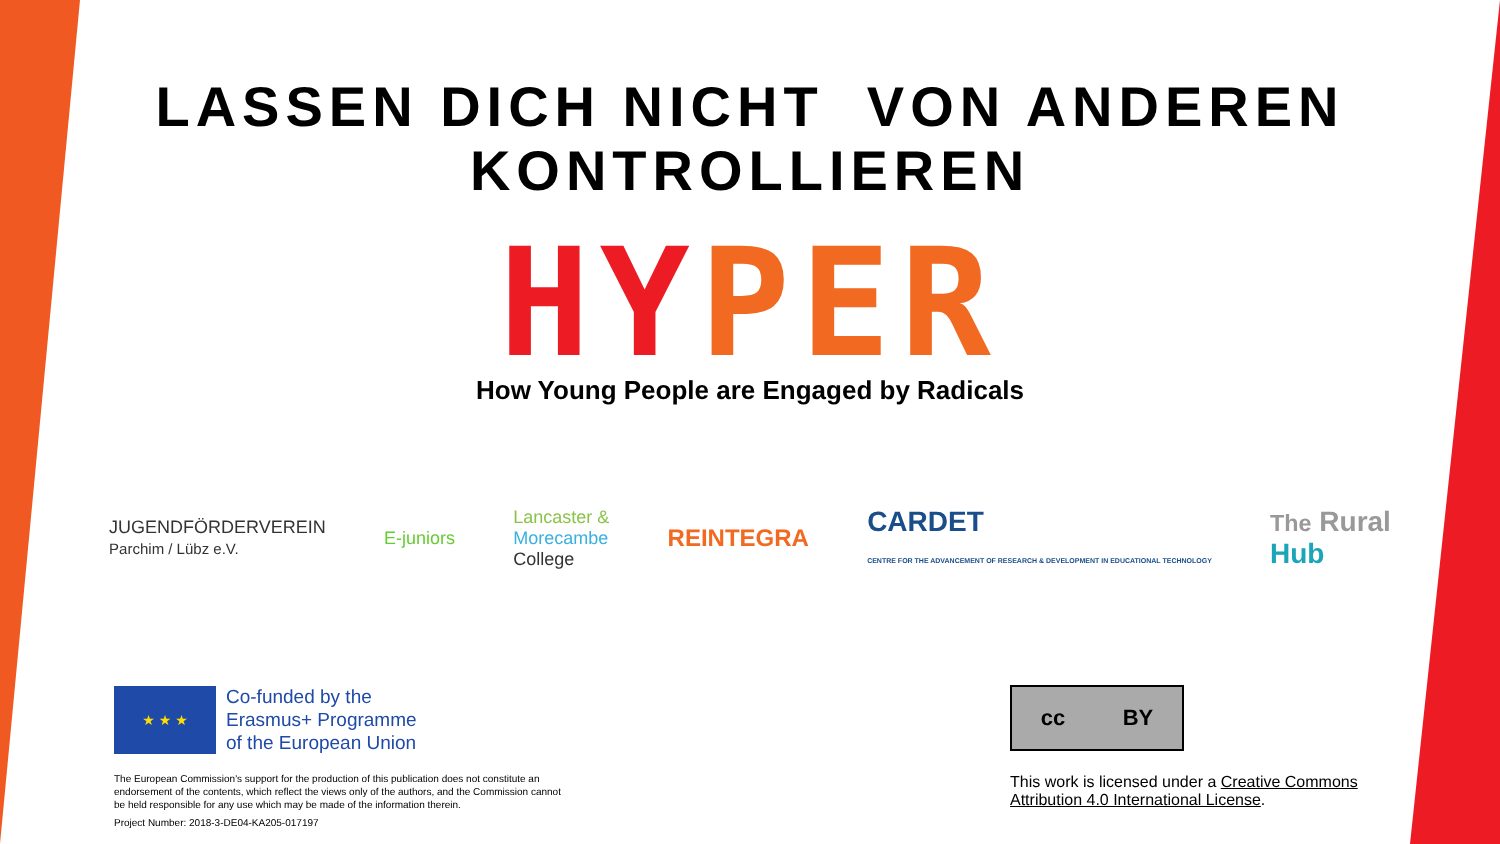LASSEN DICH NICHT VON ANDEREN
KONTROLLIEREN
HY PER
How Young People are Engaged by Radicals
JUGENDFÖRDERVEREIN
Parchim / Lübz e.V.
E-juniors
Lancaster &
Morecambe
College
REINTEGRA
CARDET
CENTRE FOR THE ADVANCEMENT OF RESEARCH & DEVELOPMENT IN EDUCATIONAL TECHNOLOGY
The Rural
Hub
★ ★ ★
Co-funded by the
Erasmus+ Programme
of the European Union
The European Commission's support for the production of this publication does not constitute an endorsement of the contents, which reflect the views only of the authors, and the Commission cannot be held responsible for any use which may be made of the information therein.
Project Number: 2018-3-DE04-KA205-017197
cc BY
This work is licensed under a Creative Commons Attribution 4.0 International License.